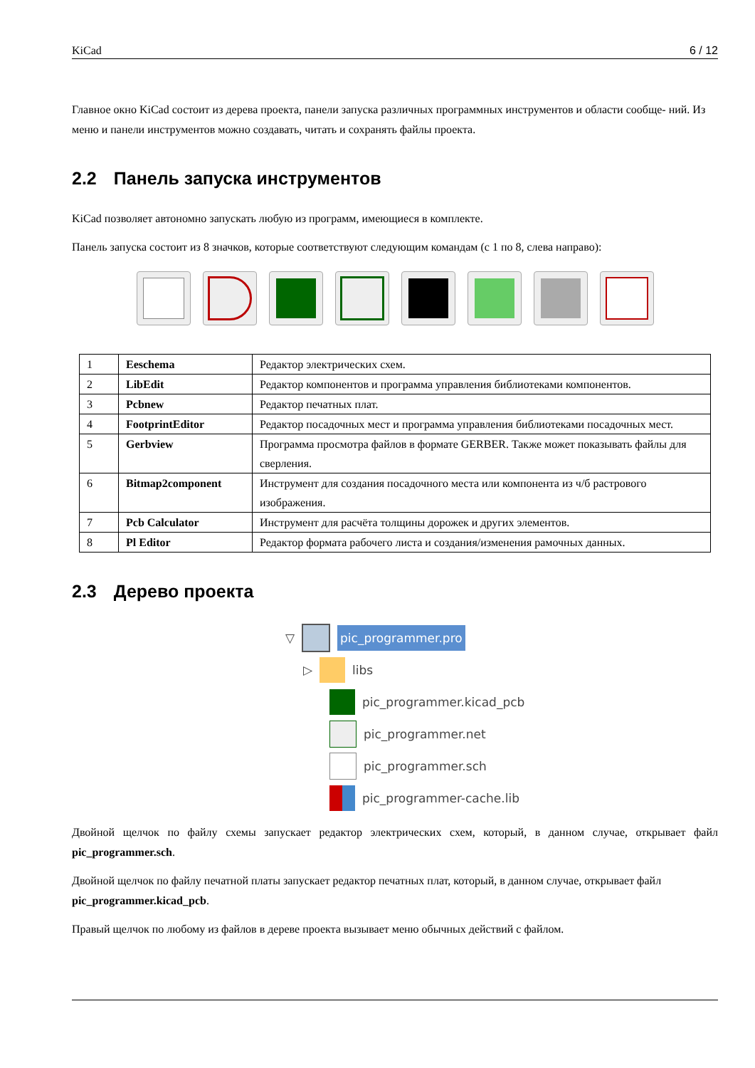KiCad 6 / 12
Главное окно KiCad состоит из дерева проекта, панели запуска различных программных инструментов и области сообще- ний. Из меню и панели инструментов можно создавать, читать и сохранять файлы проекта.
2.2 Панель запуска инструментов
KiCad позволяет автономно запускать любую из программ, имеющиеся в комплекте.
Панель запуска состоит из 8 значков, которые соответствуют следующим командам (с 1 по 8, слева направо):
| 1 | Eeschema | Редактор электрических схем. |
| 2 | LibEdit | Редактор компонентов и программа управления библиотеками компонентов. |
| 3 | Pcbnew | Редактор печатных плат. |
| 4 | FootprintEditor | Редактор посадочных мест и программа управления библиотеками посадочных мест. |
| 5 | Gerbview | Программа просмотра файлов в формате GERBER. Также может показывать файлы для сверления. |
| 6 | Bitmap2component | Инструмент для создания посадочного места или компонента из ч/б растрового изображения. |
| 7 | Pcb Calculator | Инструмент для расчёта толщины дорожек и других элементов. |
| 8 | Pl Editor | Редактор формата рабочего листа и создания/изменения рамочных данных. |
2.3 Дерево проекта
▽ pic_programmer.pro
▷ libs
pic_programmer.kicad_pcb
pic_programmer.net
pic_programmer.sch
pic_programmer-cache.lib
Двойной щелчок по файлу схемы запускает редактор электрических схем, который, в данном случае, открывает файл pic_programmer.sch.
Двойной щелчок по файлу печатной платы запускает редактор печатных плат, который, в данном случае, открывает файл pic_programmer.kicad_pcb.
Правый щелчок по любому из файлов в дереве проекта вызывает меню обычных действий с файлом.